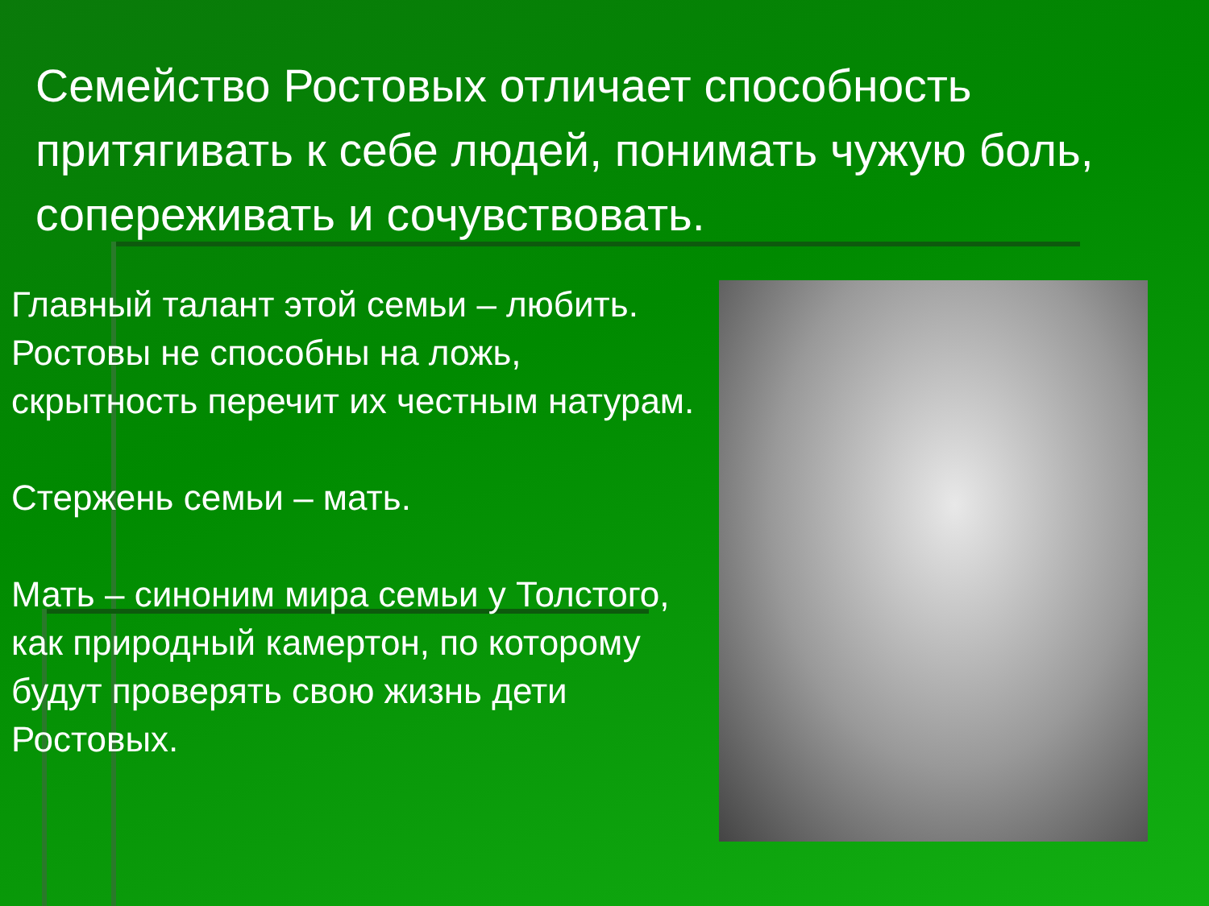Семейство Ростовых отличает способность притягивать к себе людей, понимать чужую боль, сопереживать и сочувствовать.
Главный талант этой семьи – любить.
Ростовы не способны на ложь, скрытность перечит их честным натурам.
Стержень семьи – мать.
Мать – синоним мира семьи у Толстого, как природный камертон, по которому будут проверять свою жизнь дети Ростовых.